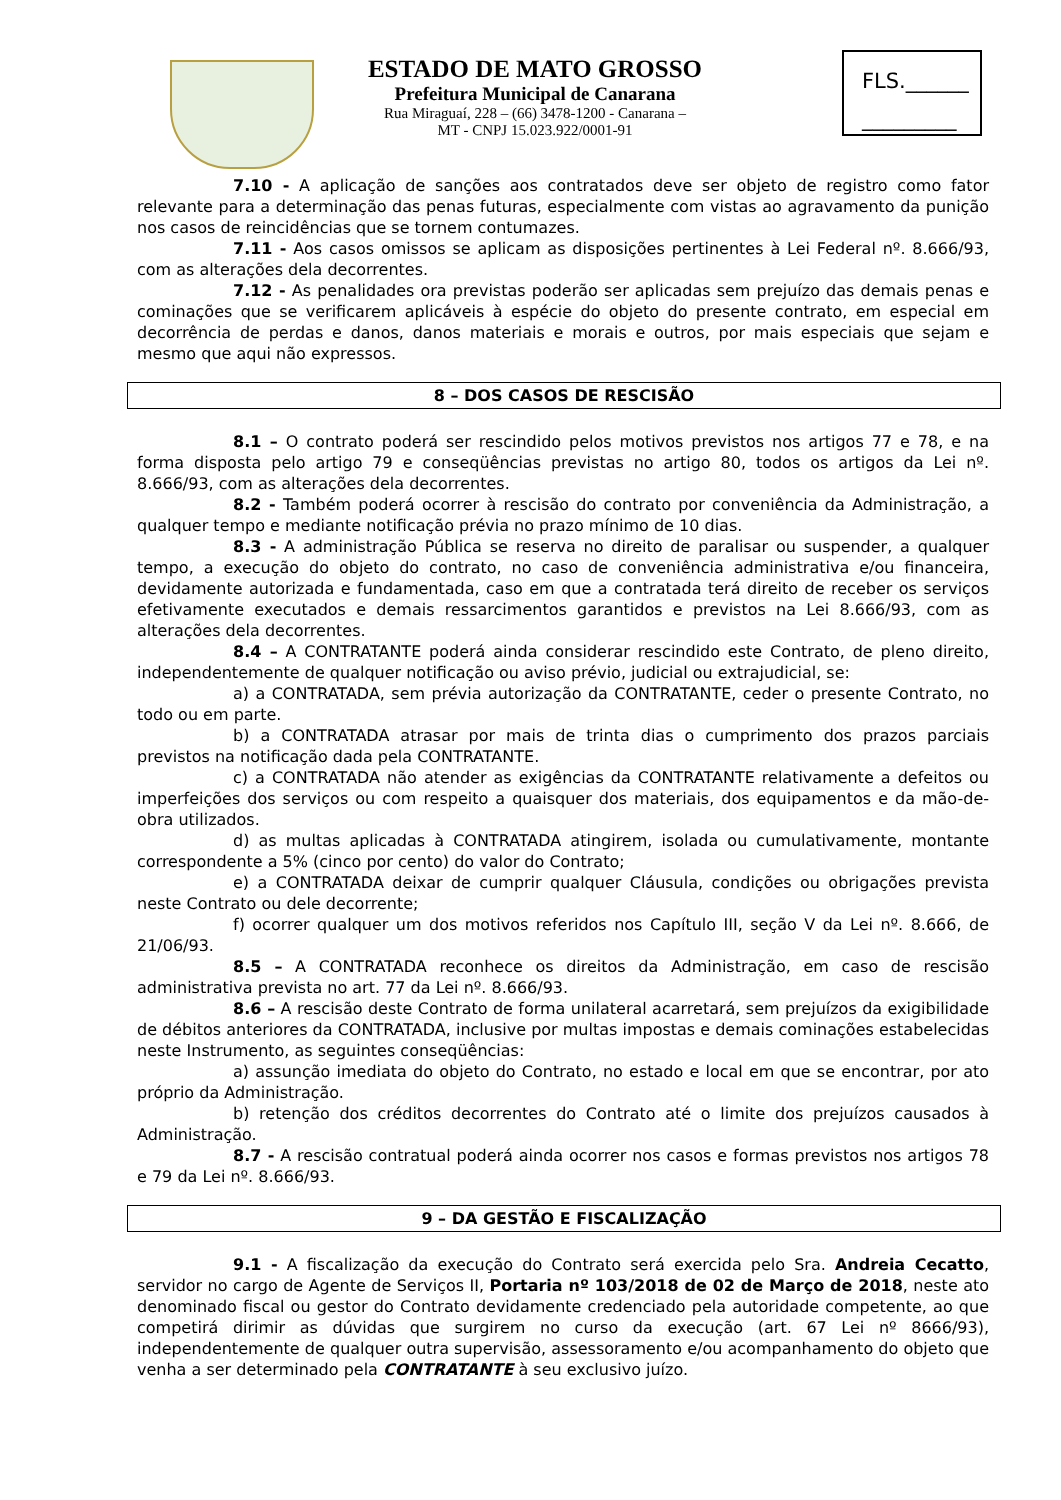ESTADO DE MATO GROSSO
Prefeitura Municipal de Canarana
Rua Miraguaí, 228 – (66) 3478-1200 - Canarana –
MT - CNPJ 15.023.922/0001-91
FLS.______
_________
7.10 - A aplicação de sanções aos contratados deve ser objeto de registro como fator relevante para a determinação das penas futuras, especialmente com vistas ao agravamento da punição nos casos de reincidências que se tornem contumazes.
7.11 - Aos casos omissos se aplicam as disposições pertinentes à Lei Federal nº. 8.666/93, com as alterações dela decorrentes.
7.12 - As penalidades ora previstas poderão ser aplicadas sem prejuízo das demais penas e cominações que se verificarem aplicáveis à espécie do objeto do presente contrato, em especial em decorrência de perdas e danos, danos materiais e morais e outros, por mais especiais que sejam e mesmo que aqui não expressos.
8 – DOS CASOS DE RESCISÃO
8.1 – O contrato poderá ser rescindido pelos motivos previstos nos artigos 77 e 78, e na forma disposta pelo artigo 79 e conseqüências previstas no artigo 80, todos os artigos da Lei nº. 8.666/93, com as alterações dela decorrentes.
8.2 - Também poderá ocorrer à rescisão do contrato por conveniência da Administração, a qualquer tempo e mediante notificação prévia no prazo mínimo de 10 dias.
8.3 - A administração Pública se reserva no direito de paralisar ou suspender, a qualquer tempo, a execução do objeto do contrato, no caso de conveniência administrativa e/ou financeira, devidamente autorizada e fundamentada, caso em que a contratada terá direito de receber os serviços efetivamente executados e demais ressarcimentos garantidos e previstos na Lei 8.666/93, com as alterações dela decorrentes.
8.4 – A CONTRATANTE poderá ainda considerar rescindido este Contrato, de pleno direito, independentemente de qualquer notificação ou aviso prévio, judicial ou extrajudicial, se:
a) a CONTRATADA, sem prévia autorização da CONTRATANTE, ceder o presente Contrato, no todo ou em parte.
b) a CONTRATADA atrasar por mais de trinta dias o cumprimento dos prazos parciais previstos na notificação dada pela CONTRATANTE.
c) a CONTRATADA não atender as exigências da CONTRATANTE relativamente a defeitos ou imperfeições dos serviços ou com respeito a quaisquer dos materiais, dos equipamentos e da mão-de-obra utilizados.
d) as multas aplicadas à CONTRATADA atingirem, isolada ou cumulativamente, montante correspondente a 5% (cinco por cento) do valor do Contrato;
e) a CONTRATADA deixar de cumprir qualquer Cláusula, condições ou obrigações prevista neste Contrato ou dele decorrente;
f) ocorrer qualquer um dos motivos referidos nos Capítulo III, seção V da Lei nº. 8.666, de 21/06/93.
8.5 – A CONTRATADA reconhece os direitos da Administração, em caso de rescisão administrativa prevista no art. 77 da Lei nº. 8.666/93.
8.6 – A rescisão deste Contrato de forma unilateral acarretará, sem prejuízos da exigibilidade de débitos anteriores da CONTRATADA, inclusive por multas impostas e demais cominações estabelecidas neste Instrumento, as seguintes conseqüências:
a) assunção imediata do objeto do Contrato, no estado e local em que se encontrar, por ato próprio da Administração.
b) retenção dos créditos decorrentes do Contrato até o limite dos prejuízos causados à Administração.
8.7 - A rescisão contratual poderá ainda ocorrer nos casos e formas previstos nos artigos 78 e 79 da Lei nº. 8.666/93.
9 – DA GESTÃO E FISCALIZAÇÃO
9.1 - A fiscalização da execução do Contrato será exercida pelo Sra. Andreia Cecatto, servidor no cargo de Agente de Serviços II, Portaria nº 103/2018 de 02 de Março de 2018, neste ato denominado fiscal ou gestor do Contrato devidamente credenciado pela autoridade competente, ao que competirá dirimir as dúvidas que surgirem no curso da execução (art. 67 Lei nº 8666/93), independentemente de qualquer outra supervisão, assessoramento e/ou acompanhamento do objeto que venha a ser determinado pela CONTRATANTE à seu exclusivo juízo.